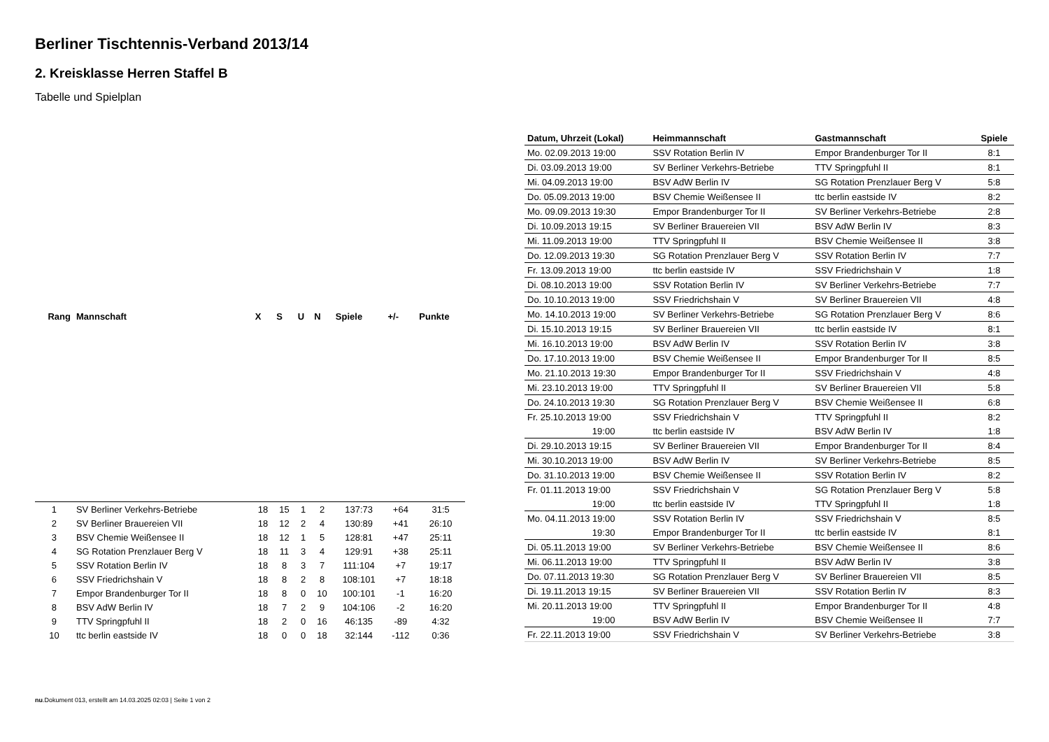Berliner Tischtennis-Verband 2013/14
2. Kreisklasse Herren Staffel B
Tabelle und Spielplan
| Rang | Mannschaft | X | S | U | N | Spiele | +/- | Punkte |
| --- | --- | --- | --- | --- | --- | --- | --- | --- |
| 1 | SV Berliner Verkehrs-Betriebe | 18 | 15 | 1 | 2 | 137:73 | +64 | 31:5 |
| 2 | SV Berliner Brauereien VII | 18 | 12 | 2 | 4 | 130:89 | +41 | 26:10 |
| 3 | BSV Chemie Weißensee II | 18 | 12 | 1 | 5 | 128:81 | +47 | 25:11 |
| 4 | SG Rotation Prenzlauer Berg V | 18 | 11 | 3 | 4 | 129:91 | +38 | 25:11 |
| 5 | SSV Rotation Berlin IV | 18 | 8 | 3 | 7 | 111:104 | +7 | 19:17 |
| 6 | SSV Friedrichshain V | 18 | 8 | 2 | 8 | 108:101 | +7 | 18:18 |
| 7 | Empor Brandenburger Tor II | 18 | 8 | 0 | 10 | 100:101 | -1 | 16:20 |
| 8 | BSV AdW Berlin IV | 18 | 7 | 2 | 9 | 104:106 | -2 | 16:20 |
| 9 | TTV Springpfuhl II | 18 | 2 | 0 | 16 | 46:135 | -89 | 4:32 |
| 10 | ttc berlin eastside IV | 18 | 0 | 0 | 18 | 32:144 | -112 | 0:36 |
| Datum, Uhrzeit (Lokal) | Heimmannschaft | Gastmannschaft | Spiele |
| --- | --- | --- | --- |
| Mo. 02.09.2013 19:00 | SSV Rotation Berlin IV | Empor Brandenburger Tor II | 8:1 |
| Di. 03.09.2013 19:00 | SV Berliner Verkehrs-Betriebe | TTV Springpfuhl II | 8:1 |
| Mi. 04.09.2013 19:00 | BSV AdW Berlin IV | SG Rotation Prenzlauer Berg V | 5:8 |
| Do. 05.09.2013 19:00 | BSV Chemie Weißensee II | ttc berlin eastside IV | 8:2 |
| Mo. 09.09.2013 19:30 | Empor Brandenburger Tor II | SV Berliner Verkehrs-Betriebe | 2:8 |
| Di. 10.09.2013 19:15 | SV Berliner Brauereien VII | BSV AdW Berlin IV | 8:3 |
| Mi. 11.09.2013 19:00 | TTV Springpfuhl II | BSV Chemie Weißensee II | 3:8 |
| Do. 12.09.2013 19:30 | SG Rotation Prenzlauer Berg V | SSV Rotation Berlin IV | 7:7 |
| Fr. 13.09.2013 19:00 | ttc berlin eastside IV | SSV Friedrichshain V | 1:8 |
| Di. 08.10.2013 19:00 | SSV Rotation Berlin IV | SV Berliner Verkehrs-Betriebe | 7:7 |
| Do. 10.10.2013 19:00 | SSV Friedrichshain V | SV Berliner Brauereien VII | 4:8 |
| Mo. 14.10.2013 19:00 | SV Berliner Verkehrs-Betriebe | SG Rotation Prenzlauer Berg V | 8:6 |
| Di. 15.10.2013 19:15 | SV Berliner Brauereien VII | ttc berlin eastside IV | 8:1 |
| Mi. 16.10.2013 19:00 | BSV AdW Berlin IV | SSV Rotation Berlin IV | 3:8 |
| Do. 17.10.2013 19:00 | BSV Chemie Weißensee II | Empor Brandenburger Tor II | 8:5 |
| Mo. 21.10.2013 19:30 | Empor Brandenburger Tor II | SSV Friedrichshain V | 4:8 |
| Mi. 23.10.2013 19:00 | TTV Springpfuhl II | SV Berliner Brauereien VII | 5:8 |
| Do. 24.10.2013 19:30 | SG Rotation Prenzlauer Berg V | BSV Chemie Weißensee II | 6:8 |
| Fr. 25.10.2013 19:00 | SSV Friedrichshain V | TTV Springpfuhl II | 8:2 |
| 19:00 | ttc berlin eastside IV | BSV AdW Berlin IV | 1:8 |
| Di. 29.10.2013 19:15 | SV Berliner Brauereien VII | Empor Brandenburger Tor II | 8:4 |
| Mi. 30.10.2013 19:00 | BSV AdW Berlin IV | SV Berliner Verkehrs-Betriebe | 8:5 |
| Do. 31.10.2013 19:00 | BSV Chemie Weißensee II | SSV Rotation Berlin IV | 8:2 |
| Fr. 01.11.2013 19:00 | SSV Friedrichshain V | SG Rotation Prenzlauer Berg V | 5:8 |
| 19:00 | ttc berlin eastside IV | TTV Springpfuhl II | 1:8 |
| Mo. 04.11.2013 19:00 | SSV Rotation Berlin IV | SSV Friedrichshain V | 8:5 |
| 19:30 | Empor Brandenburger Tor II | ttc berlin eastside IV | 8:1 |
| Di. 05.11.2013 19:00 | SV Berliner Verkehrs-Betriebe | BSV Chemie Weißensee II | 8:6 |
| Mi. 06.11.2013 19:00 | TTV Springpfuhl II | BSV AdW Berlin IV | 3:8 |
| Do. 07.11.2013 19:30 | SG Rotation Prenzlauer Berg V | SV Berliner Brauereien VII | 8:5 |
| Di. 19.11.2013 19:15 | SV Berliner Brauereien VII | SSV Rotation Berlin IV | 8:3 |
| Mi. 20.11.2013 19:00 | TTV Springpfuhl II | Empor Brandenburger Tor II | 4:8 |
| 19:00 | BSV AdW Berlin IV | BSV Chemie Weißensee II | 7:7 |
| Fr. 22.11.2013 19:00 | SSV Friedrichshain V | SV Berliner Verkehrs-Betriebe | 3:8 |
nu.Dokument 013, erstellt am 14.03.2025 02:03 | Seite 1 von 2